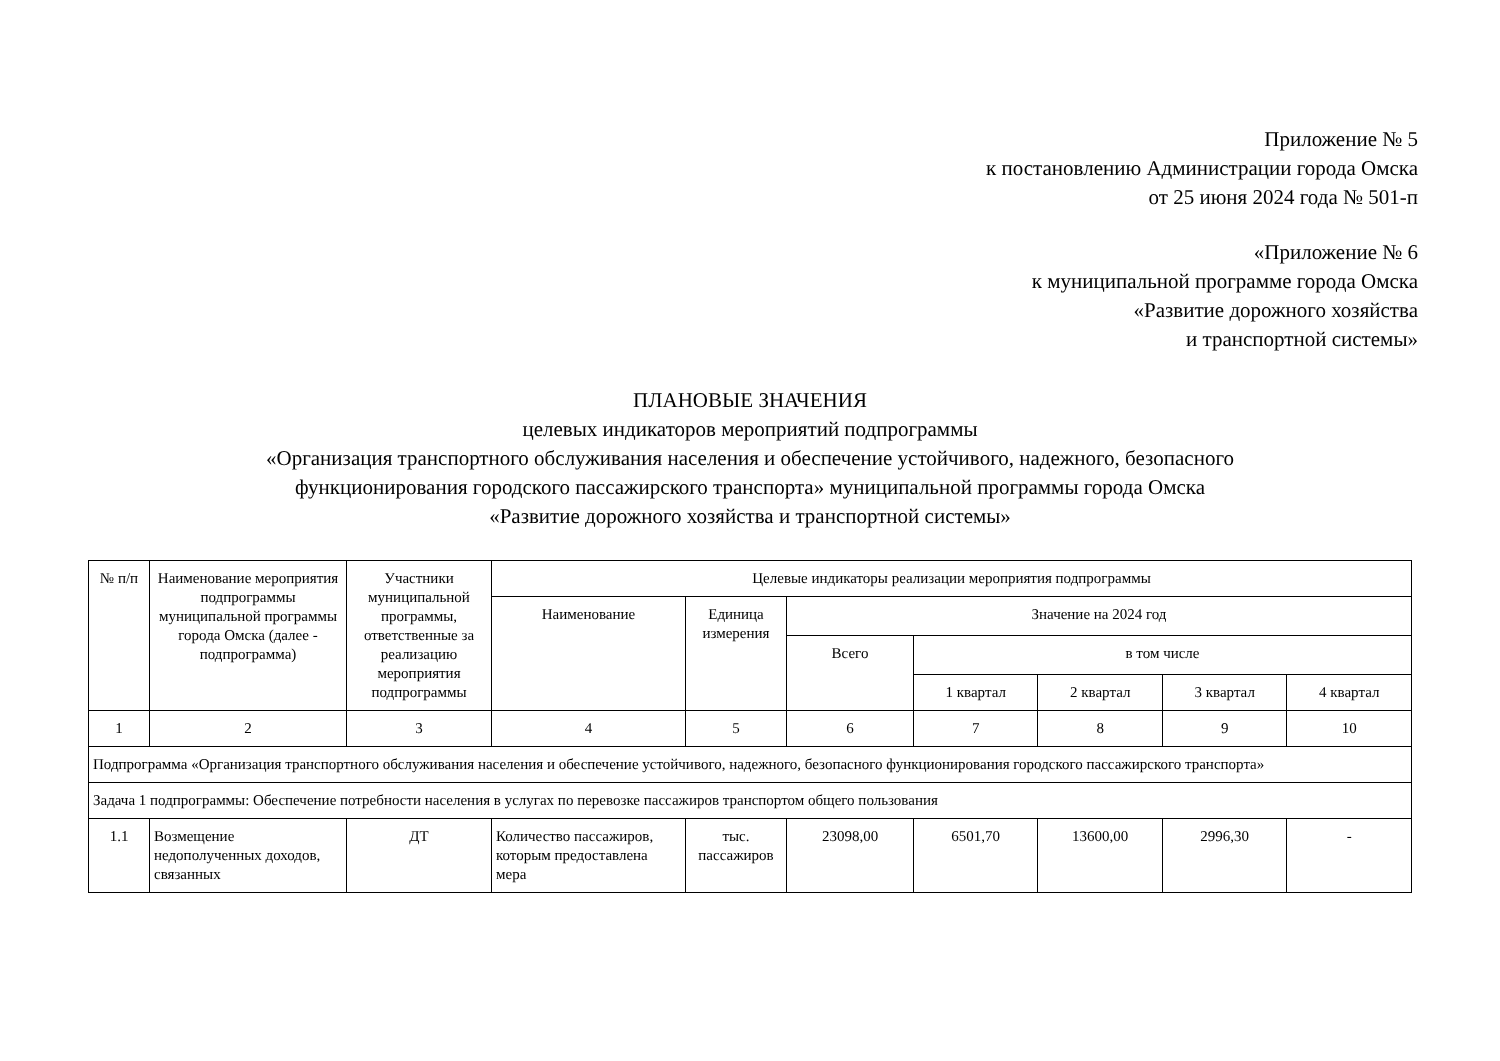Приложение № 5
к постановлению Администрации города Омска
от 25 июня 2024 года № 501-п
«Приложение № 6
к муниципальной программе города Омска
«Развитие дорожного хозяйства
и транспортной системы»
ПЛАНОВЫЕ ЗНАЧЕНИЯ
целевых индикаторов мероприятий подпрограммы
«Организация транспортного обслуживания населения и обеспечение устойчивого, надежного, безопасного
функционирования городского пассажирского транспорта» муниципальной программы города Омска
«Развитие дорожного хозяйства и транспортной системы»
| № п/п | Наименование мероприятия подпрограммы муниципальной программы города Омска (далее - подпрограмма) | Участники муниципальной программы, ответственные за реализацию мероприятия подпрограммы | Целевые индикаторы реализации мероприятия подпрограммы | | | | | | |
| --- | --- | --- | --- | --- | --- | --- | --- | --- | --- |
| | | | Наименование | Единица измерения | Значение на 2024 год | | | | |
| | | | | | Всего | в том числе | | | |
| | | | | | | 1 квартал | 2 квартал | 3 квартал | 4 квартал |
| 1 | 2 | 3 | 4 | 5 | 6 | 7 | 8 | 9 | 10 |
| Подпрограмма «Организация транспортного обслуживания населения и обеспечение устойчивого, надежного, безопасного функционирования городского пассажирского транспорта» | | | | | | | | | |
| Задача 1 подпрограммы: Обеспечение потребности населения в услугах по перевозке пассажиров транспортом общего пользования | | | | | | | | | |
| 1.1 | Возмещение недополученных доходов, связанных | ДТ | Количество пассажиров, которым предоставлена мера | тыс. пассажиров | 23098,00 | 6501,70 | 13600,00 | 2996,30 | - |